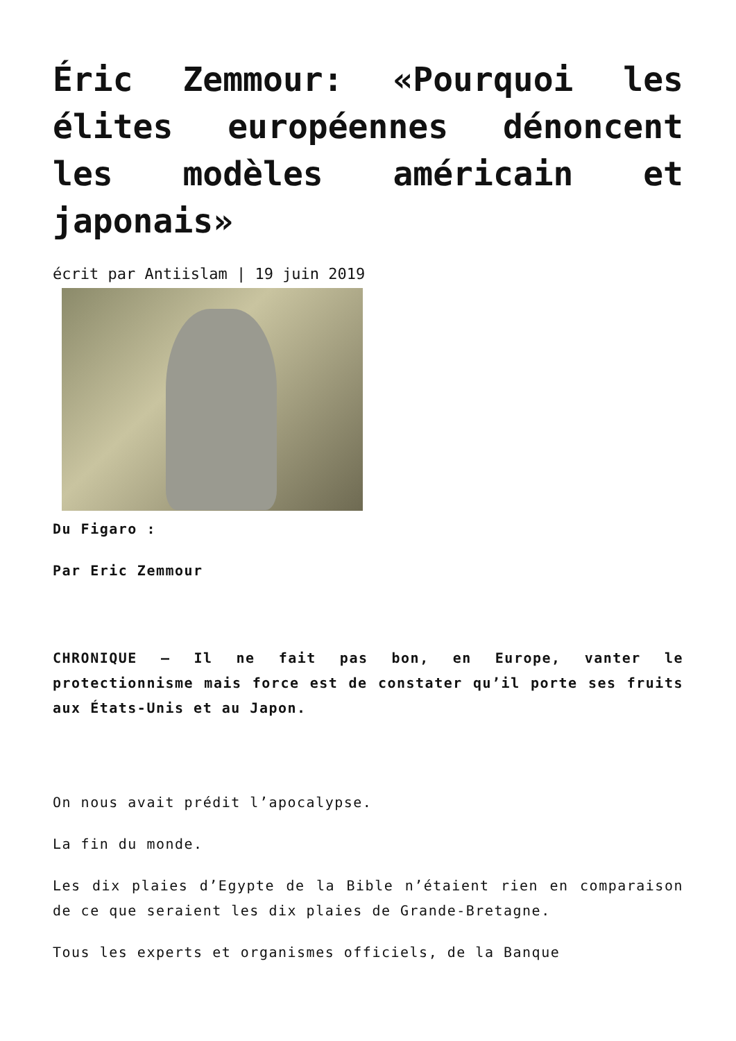Éric Zemmour: «Pourquoi les élites européennes dénoncent les modèles américain et japonais»
écrit par Antiislam | 19 juin 2019
Du Figaro :
Par Eric Zemmour
CHRONIQUE – Il ne fait pas bon, en Europe, vanter le protectionnisme mais force est de constater qu’il porte ses fruits aux États-Unis et au Japon.
On nous avait prédit l’apocalypse.
La fin du monde.
Les dix plaies d’Egypte de la Bible n’étaient rien en comparaison de ce que seraient les dix plaies de Grande-Bretagne.
Tous les experts et organismes officiels, de la Banque